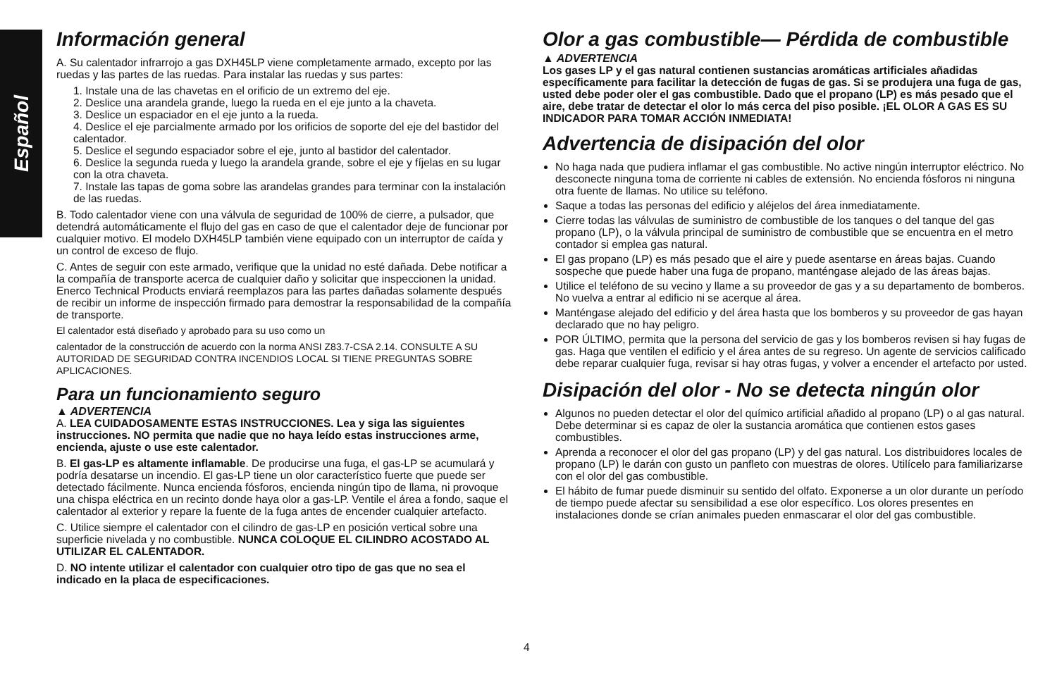Español
Información general
A. Su calentador infrarrojo a gas DXH45LP viene completamente armado, excepto por las ruedas y las partes de las ruedas. Para instalar las ruedas y sus partes:
1. Instale una de las chavetas en el orificio de un extremo del eje.
2. Deslice una arandela grande, luego la rueda en el eje junto a la chaveta.
3. Deslice un espaciador en el eje junto a la rueda.
4. Deslice el eje parcialmente armado por los orificios de soporte del eje del bastidor del calentador.
5. Deslice el segundo espaciador sobre el eje, junto al bastidor del calentador.
6. Deslice la segunda rueda y luego la arandela grande, sobre el eje y fíjelas en su lugar con la otra chaveta.
7. Instale las tapas de goma sobre las arandelas grandes para terminar con la instalación de las ruedas.
B. Todo calentador viene con una válvula de seguridad de 100% de cierre, a pulsador, que detendrá automáticamente el flujo del gas en caso de que el calentador deje de funcionar por cualquier motivo. El modelo DXH45LP también viene equipado con un interruptor de caída y un control de exceso de flujo.
C. Antes de seguir con este armado, verifique que la unidad no esté dañada. Debe notificar a la compañía de transporte acerca de cualquier daño y solicitar que inspeccionen la unidad. Enerco Technical Products enviará reemplazos para las partes dañadas solamente después de recibir un informe de inspección firmado para demostrar la responsabilidad de la compañía de transporte.
El calentador está diseñado y aprobado para su uso como un
calentador de la construcción de acuerdo con la norma ANSI Z83.7-CSA 2.14. CONSULTE A SU AUTORIDAD DE SEGURIDAD CONTRA INCENDIOS LOCAL SI TIENE PREGUNTAS SOBRE APLICACIONES.
Para un funcionamiento seguro
▲ ADVERTENCIA
A. LEA CUIDADOSAMENTE ESTAS INSTRUCCIONES. Lea y siga las siguientes instrucciones. NO permita que nadie que no haya leído estas instrucciones arme, encienda, ajuste o use este calentador.
B. El gas-LP es altamente inflamable. De producirse una fuga, el gas-LP se acumulará y podría desatarse un incendio. El gas-LP tiene un olor característico fuerte que puede ser detectado fácilmente. Nunca encienda fósforos, encienda ningún tipo de llama, ni provoque una chispa eléctrica en un recinto donde haya olor a gas-LP. Ventile el área a fondo, saque el calentador al exterior y repare la fuente de la fuga antes de encender cualquier artefacto.
C. Utilice siempre el calentador con el cilindro de gas-LP en posición vertical sobre una superficie nivelada y no combustible. NUNCA COLOQUE EL CILINDRO ACOSTADO AL UTILIZAR EL CALENTADOR.
D. NO intente utilizar el calentador con cualquier otro tipo de gas que no sea el indicado en la placa de especificaciones.
Olor a gas combustible— Pérdida de combustible
▲ ADVERTENCIA
Los gases LP y el gas natural contienen sustancias aromáticas artificiales añadidas específicamente para facilitar la detección de fugas de gas. Si se produjera una fuga de gas, usted debe poder oler el gas combustible. Dado que el propano (LP) es más pesado que el aire, debe tratar de detectar el olor lo más cerca del piso posible. ¡EL OLOR A GAS ES SU INDICADOR PARA TOMAR ACCIÓN INMEDIATA!
Advertencia de disipación del olor
No haga nada que pudiera inflamar el gas combustible. No active ningún interruptor eléctrico. No desconecte ninguna toma de corriente ni cables de extensión. No encienda fósforos ni ninguna otra fuente de llamas. No utilice su teléfono.
Saque a todas las personas del edificio y aléjelos del área inmediatamente.
Cierre todas las válvulas de suministro de combustible de los tanques o del tanque del gas propano (LP), o la válvula principal de suministro de combustible que se encuentra en el metro contador si emplea gas natural.
El gas propano (LP) es más pesado que el aire y puede asentarse en áreas bajas. Cuando sospeche que puede haber una fuga de propano, manténgase alejado de las áreas bajas.
Utilice el teléfono de su vecino y llame a su proveedor de gas y a su departamento de bomberos. No vuelva a entrar al edificio ni se acerque al área.
Manténgase alejado del edificio y del área hasta que los bomberos y su proveedor de gas hayan declarado que no hay peligro.
POR ÚLTIMO, permita que la persona del servicio de gas y los bomberos revisen si hay fugas de gas. Haga que ventilen el edificio y el área antes de su regreso. Un agente de servicios calificado debe reparar cualquier fuga, revisar si hay otras fugas, y volver a encender el artefacto por usted.
Disipación del olor - No se detecta ningún olor
Algunos no pueden detectar el olor del químico artificial añadido al propano (LP) o al gas natural. Debe determinar si es capaz de oler la sustancia aromática que contienen estos gases combustibles.
Aprenda a reconocer el olor del gas propano (LP) y del gas natural. Los distribuidores locales de propano (LP) le darán con gusto un panfleto con muestras de olores. Utilícelo para familiarizarse con el olor del gas combustible.
El hábito de fumar puede disminuir su sentido del olfato. Exponerse a un olor durante un período de tiempo puede afectar su sensibilidad a ese olor específico. Los olores presentes en instalaciones donde se crían animales pueden enmascarar el olor del gas combustible.
4